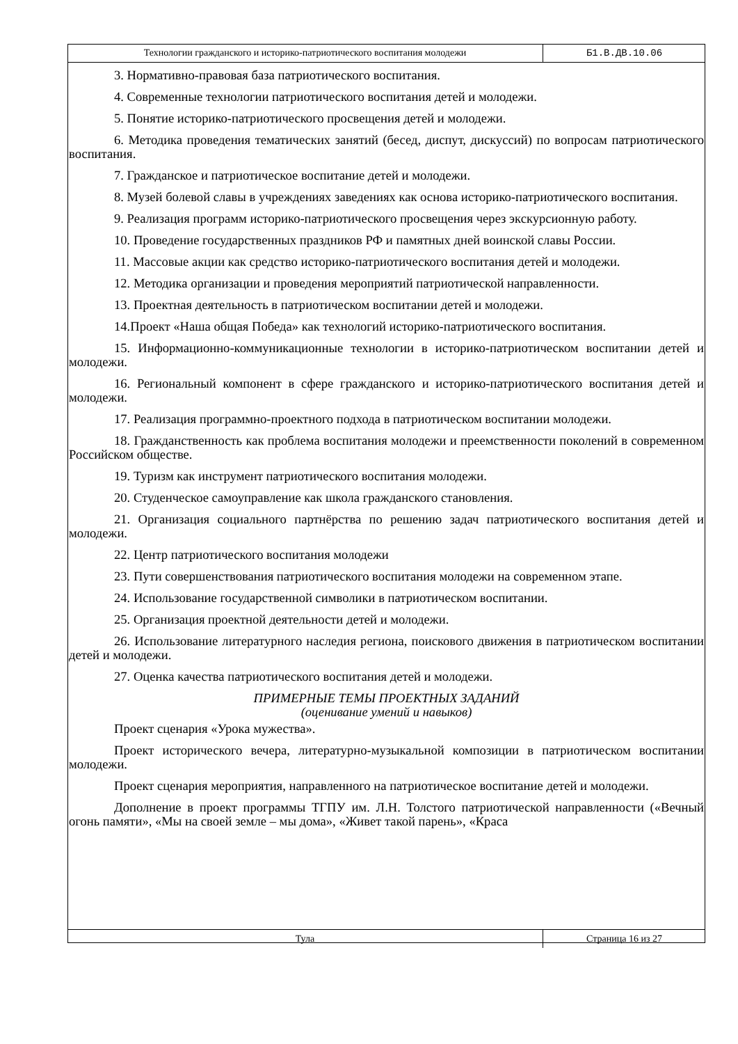Технологии гражданского и историко-патриотического воспитания молодежи
Б1.В.ДВ.10.06
3. Нормативно-правовая база патриотического воспитания.
4. Современные технологии патриотического воспитания детей и молодежи.
5. Понятие историко-патриотического просвещения детей и молодежи.
6. Методика проведения тематических занятий (бесед, диспут, дискуссий) по вопросам патриотического воспитания.
7. Гражданское и патриотическое воспитание детей и молодежи.
8. Музей болевой славы в учреждениях заведениях как основа историко-патриотического воспитания.
9. Реализация программ историко-патриотического просвещения через экскурсионную работу.
10. Проведение государственных праздников РФ и памятных дней воинской славы России.
11. Массовые акции как средство историко-патриотического воспитания детей и молодежи.
12. Методика организации и проведения мероприятий патриотической направленности.
13. Проектная деятельность в патриотическом воспитании детей и молодежи.
14.Проект «Наша общая Победа» как технологий историко-патриотического воспитания.
15. Информационно-коммуникационные технологии в историко-патриотическом воспитании детей и молодежи.
16. Региональный компонент в сфере гражданского и историко-патриотического воспитания детей и молодежи.
17. Реализация программно-проектного подхода в патриотическом воспитании молодежи.
18. Гражданственность как проблема воспитания молодежи и преемственности поколений в современном Российском обществе.
19. Туризм как инструмент патриотического воспитания молодежи.
20. Студенческое самоуправление как школа гражданского становления.
21. Организация социального партнёрства по решению задач патриотического воспитания детей и молодежи.
22. Центр патриотического воспитания молодежи
23. Пути совершенствования патриотического воспитания молодежи на современном этапе.
24. Использование государственной символики в патриотическом воспитании.
25. Организация проектной деятельности детей и молодежи.
26. Использование литературного наследия региона, поискового движения в патриотическом воспитании детей и молодежи.
27. Оценка качества патриотического воспитания детей и молодежи.
ПРИМЕРНЫЕ ТЕМЫ ПРОЕКТНЫХ ЗАДАНИЙ
(оценивание умений и навыков)
Проект сценария «Урока мужества».
Проект исторического вечера, литературно-музыкальной композиции в патриотическом воспитании молодежи.
Проект сценария мероприятия, направленного на патриотическое воспитание детей и молодежи.
Дополнение в проект программы ТГПУ им. Л.Н. Толстого патриотической направленности («Вечный огонь памяти», «Мы на своей земле – мы дома», «Живет такой парень», «Краса
Тула
Страница 16 из 27